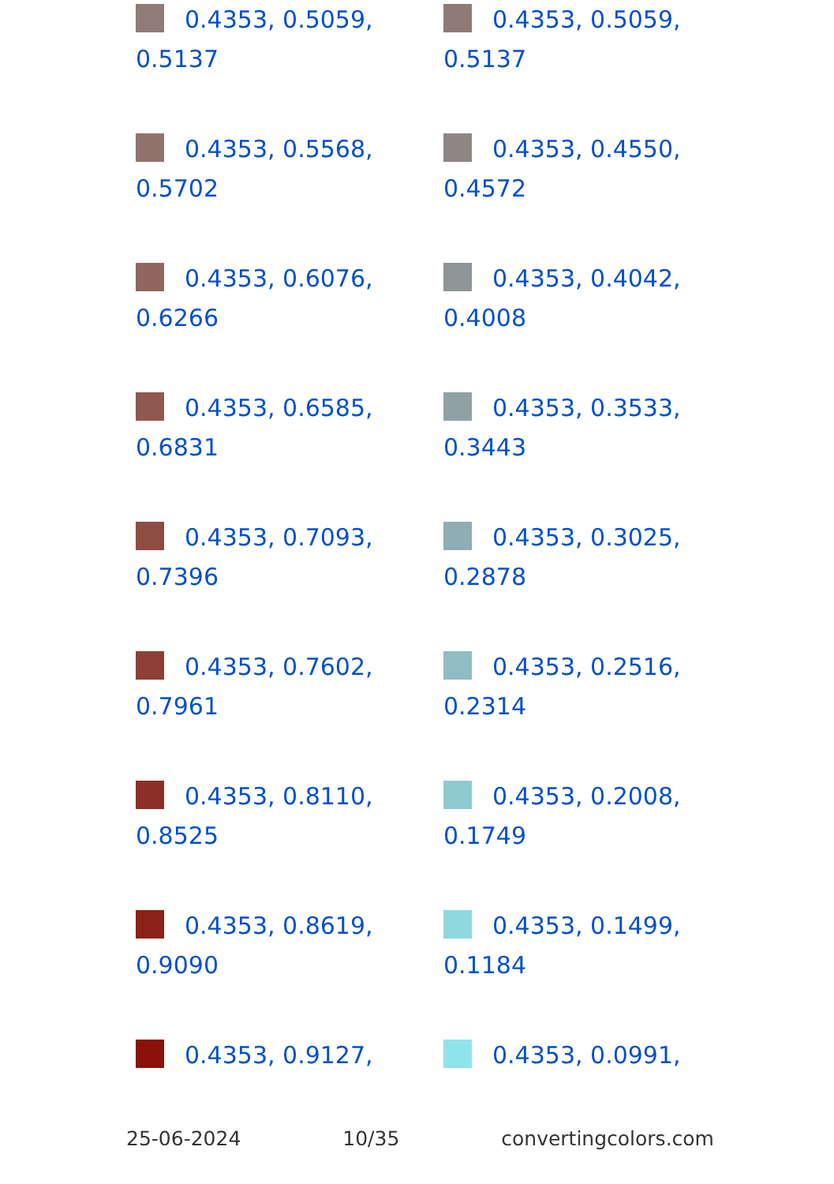0.4353, 0.5059,
0.5137
0.4353, 0.5059,
0.5137
0.4353, 0.5568,
0.5702
0.4353, 0.4550,
0.4572
0.4353, 0.6076,
0.6266
0.4353, 0.4042,
0.4008
0.4353, 0.6585,
0.6831
0.4353, 0.3533,
0.3443
0.4353, 0.7093,
0.7396
0.4353, 0.3025,
0.2878
0.4353, 0.7602,
0.7961
0.4353, 0.2516,
0.2314
0.4353, 0.8110,
0.8525
0.4353, 0.2008,
0.1749
0.4353, 0.8619,
0.9090
0.4353, 0.1499,
0.1184
0.4353, 0.9127,
0.4353, 0.0991,
25-06-2024 10/35 convertingcolors.com